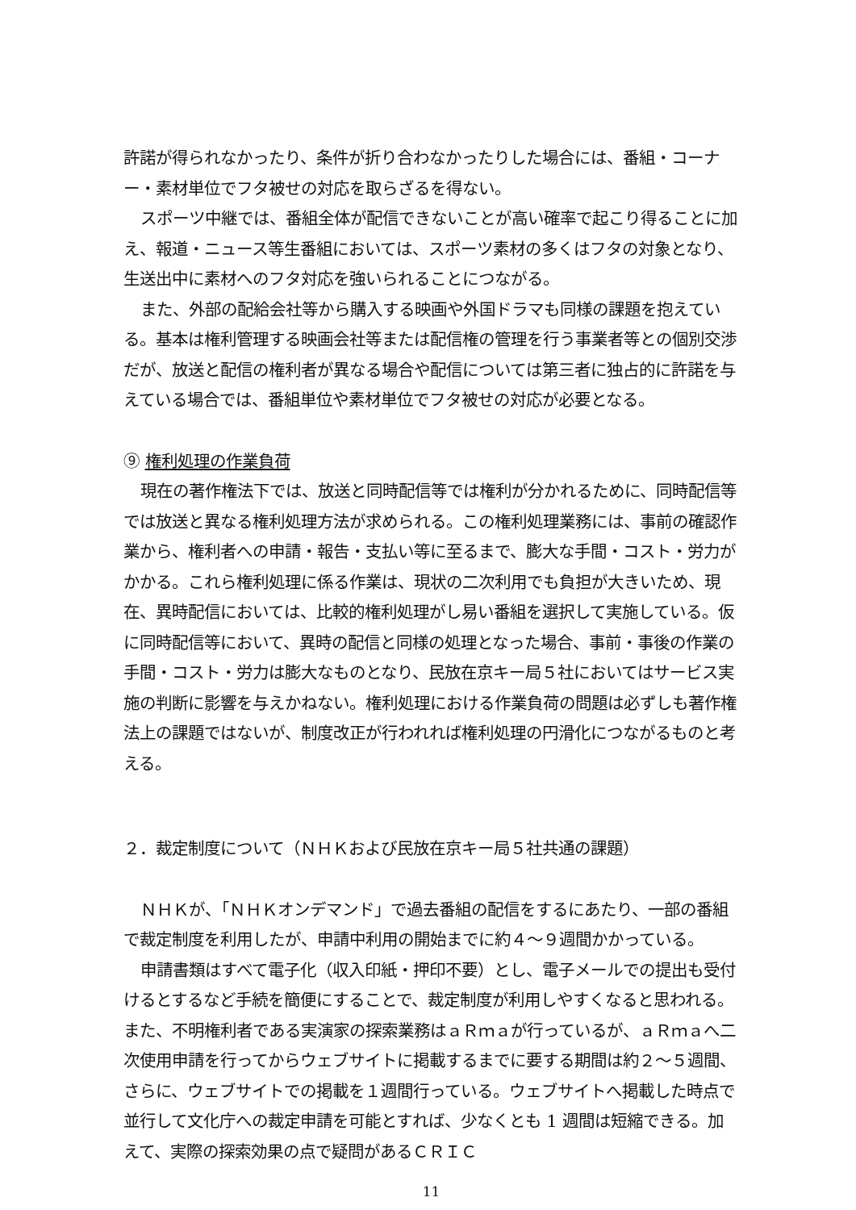許諾が得られなかったり、条件が折り合わなかったりした場合には、番組・コーナー・素材単位でフタ被せの対応を取らざるを得ない。
スポーツ中継では、番組全体が配信できないことが高い確率で起こり得ることに加え、報道・ニュース等生番組においては、スポーツ素材の多くはフタの対象となり、生送出中に素材へのフタ対応を強いられることにつながる。
また、外部の配給会社等から購入する映画や外国ドラマも同様の課題を抱えている。基本は権利管理する映画会社等または配信権の管理を行う事業者等との個別交渉だが、放送と配信の権利者が異なる場合や配信については第三者に独占的に許諾を与えている場合では、番組単位や素材単位でフタ被せの対応が必要となる。
⑨ 権利処理の作業負荷
現在の著作権法下では、放送と同時配信等では権利が分かれるために、同時配信等では放送と異なる権利処理方法が求められる。この権利処理業務には、事前の確認作業から、権利者への申請・報告・支払い等に至るまで、膨大な手間・コスト・労力がかかる。これら権利処理に係る作業は、現状の二次利用でも負担が大きいため、現在、異時配信においては、比較的権利処理がし易い番組を選択して実施している。仮に同時配信等において、異時の配信と同様の処理となった場合、事前・事後の作業の手間・コスト・労力は膨大なものとなり、民放在京キー局５社においてはサービス実施の判断に影響を与えかねない。権利処理における作業負荷の問題は必ずしも著作権法上の課題ではないが、制度改正が行われれば権利処理の円滑化につながるものと考える。
２．裁定制度について（ＮＨＫおよび民放在京キー局５社共通の課題）
ＮＨＫが、「ＮＨＫオンデマンド」で過去番組の配信をするにあたり、一部の番組で裁定制度を利用したが、申請中利用の開始までに約４～９週間かかっている。
申請書類はすべて電子化（収入印紙・押印不要）とし、電子メールでの提出も受付けるとするなど手続を簡便にすることで、裁定制度が利用しやすくなると思われる。また、不明権利者である実演家の探索業務はａＲｍａが行っているが、ａＲｍａへ二次使用申請を行ってからウェブサイトに掲載するまでに要する期間は約２～５週間、さらに、ウェブサイトでの掲載を１週間行っている。ウェブサイトへ掲載した時点で並行して文化庁への裁定申請を可能とすれば、少なくとも 1 週間は短縮できる。加えて、実際の探索効果の点で疑問があるＣＲＩＣ
11